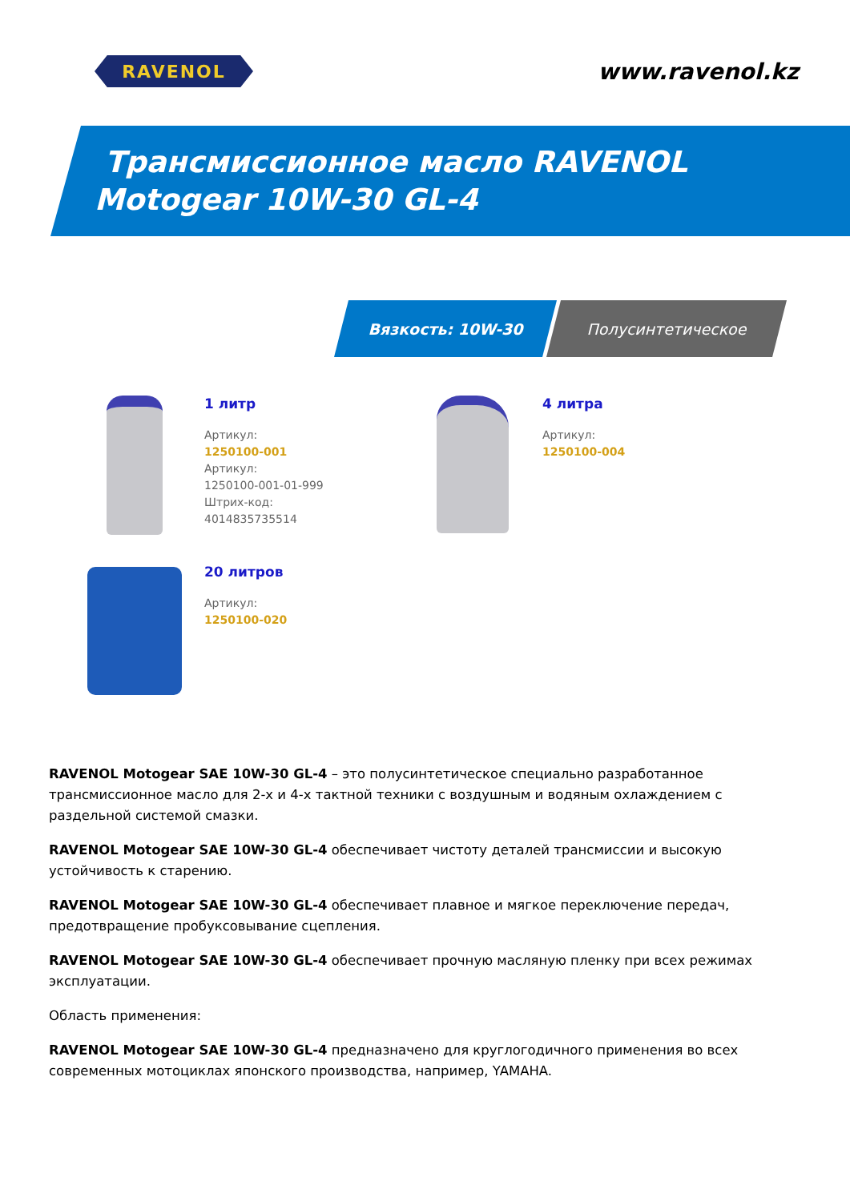RAVENOL
www.ravenol.kz
Трансмиссионное масло RAVENOL
Motogear 10W-30 GL-4
Вязкость: 10W-30 Полусинтетическое
1 литр
Артикул:
1250100-001
Артикул:
1250100-001-01-999
Штрих-код:
4014835735514
4 литра
Артикул:
1250100-004
20 литров
Артикул:
1250100-020
RAVENOL Motogear SAE 10W-30 GL-4 – это полусинтетическое специально разработанное трансмиссионное масло для 2-х и 4-х тактной техники с воздушным и водяным охлаждением с раздельной системой смазки.
RAVENOL Motogear SAE 10W-30 GL-4 обеспечивает чистоту деталей трансмиссии и высокую устойчивость к старению.
RAVENOL Motogear SAE 10W-30 GL-4 обеспечивает плавное и мягкое переключение передач, предотвращение пробуксовывание сцепления.
RAVENOL Motogear SAE 10W-30 GL-4 обеспечивает прочную масляную пленку при всех режимах эксплуатации.
Область применения:
RAVENOL Motogear SAE 10W-30 GL-4 предназначено для круглогодичного применения во всех современных мотоциклах японского производства, например, YAMAHA.